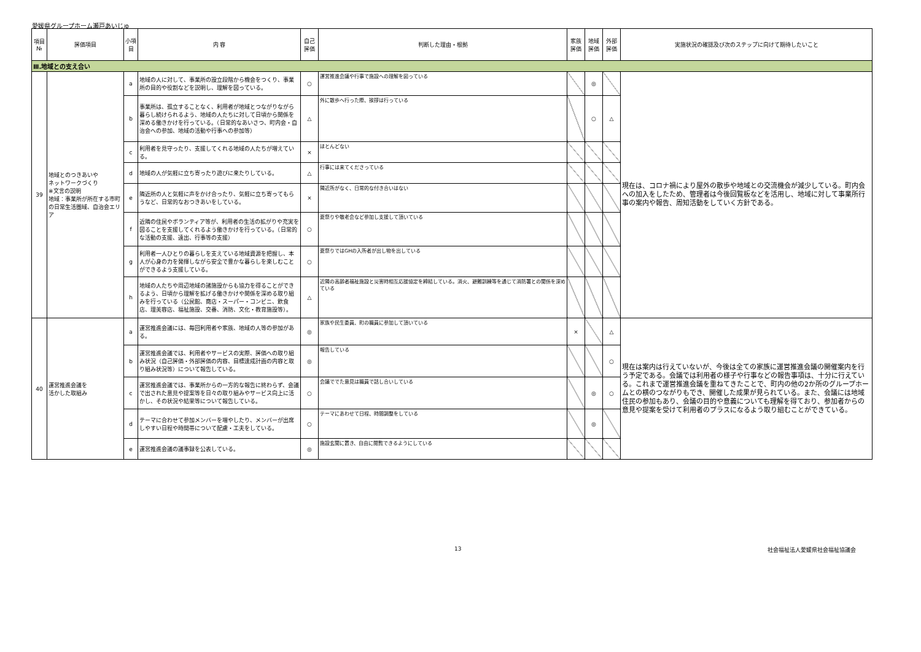愛媛県グループホーム瀬戸あいじゅ
| 項目 № | 評価項目 | 小項目 | 内 容 | 自己 評価 | 判断した理由・根拠 | 家族 評価 | 地域 評価 | 外部 評価 | 実施状況の確認及び次のステップに向けて期待したいこと |
| --- | --- | --- | --- | --- | --- | --- | --- | --- | --- |
| Ⅲ.地域との支え合い | | | | | | | | | |
| 39 | 地域とのつきあいや ネットワークづくり ※文言の説明 地域：事業所が所在する市町の日常生活圏域、自治会エリア | a | 地域の人に対して、事業所の設立段階から機会をつくり、事業所の目的や役割などを説明し、理解を図っている。 | ○ | 運営推進会議や行事で施設への理解を図っている | | ◎ | | 現在は、コロナ禍により屋外の散歩や地域との交流機会が減少している。町内会への加入をしたため、管理者は今後回覧板などを活用し、地域に対して事業所行事の案内や報告、周知活動をしていく方針である。 |
| | | b | 事業所は、孤立することなく、利用者が地域とつながりながら暮らし続けられるよう、地域の人たちに対して日頃から関係を深める働きかけを行っている。（日常的なあいさつ、町内会・自治会への参加、地域の活動や行事への参加等） | △ | 外に散歩へ行った際、挨拶は行っている | | ○ | △ | |
| | | c | 利用者を見守ったり、支援してくれる地域の人たちが増えている。 | × | ほとんどない | | | | |
| | | d | 地域の人が気軽に立ち寄ったり遊びに来たりしている。 | △ | 行事には来てくださっている | | | | |
| | | e | 隣近所の人と気軽に声をかけ合ったり、気軽に立ち寄ってもらうなど、日常的なおつきあいをしている。 | × | 隣近所がなく、日常的な付き合いはない | | | | |
| | | f | 近隣の住民やボランティア等が、利用者の生活の拡がりや充実を図ることを支援してくれるよう働きかけを行っている。（日常的な活動の支援、遠出、行事等の支援） | ○ | 夏祭りや敬老会など参加し支援して頂いている | | | | |
| | | g | 利用者一人ひとりの暮らしを支えている地域資源を把握し、本人が心身の力を発揮しながら安全で豊かな暮らしを楽しむことができるよう支援している。 | ○ | 夏祭りではGHの入所者が出し物を出している | | | | |
| | | h | 地域の人たちや周辺地域の諸施設からも協力を得ることができるよう、日頃から理解を拡げる働きかけや関係を深める取り組みを行っている（公民館、商店・スーパー・コンビニ、飲食店、理美容店、福祉施設、交番、消防、文化・教育施設等）。 | △ | 近隣の高齢者福祉施設と災害時相互応援協定を締結している。消火、避難訓練等を通じて消防署との関係を深めている | | | | |
| 40 | 運営推進会議を 活かした取組み | a | 運営推進会議には、毎回利用者や家族、地域の人等の参加がある。 | ◎ | 家族や民生委員、町の職員に参加して頂いている | × | | △ | 現在は案内は行えていないが、今後は全ての家族に運営推進会議の開催案内を行う予定である。会議では利用者の様子や行事などの報告事項は、十分に行えている。これまで運営推進会議を重ねてきたことで、町内の他の2か所のグループホームとの横のつながりもでき、開催した成果が見られている。また、会議には地域住民の参加もあり、会議の目的や意義についても理解を得ており、参加者からの意見や提案を受けて利用者のプラスになるよう取り組むことができている。 |
| | | b | 運営推進会議では、利用者やサービスの実際、評価への取り組み状況（自己評価・外部評価の内容、目標達成計画の内容と取り組み状況等）について報告している。 | ◎ | 報告している | | | ○ | |
| | | c | 運営推進会議では、事業所からの一方的な報告に終わらず、会議で出された意見や提案等を日々の取り組みやサービス向上に活かし、その状況や結果等について報告している。 | ○ | 会議ででた意見は職員で話し合いしている | | ◎ | ○ | |
| | | d | テーマに合わせて参加メンバーを増やしたり、メンバーが出席しやすい日程や時間帯について配慮・工夫をしている。 | ○ | テーマにあわせて日程、時間調整をしている | | ◎ | | |
| | | e | 運営推進会議の議事録を公表している。 | ◎ | 施設玄関に置き、自由に閲覧できるようにしている | | | | |
13 社会福祉法人愛媛県社会福祉協議会